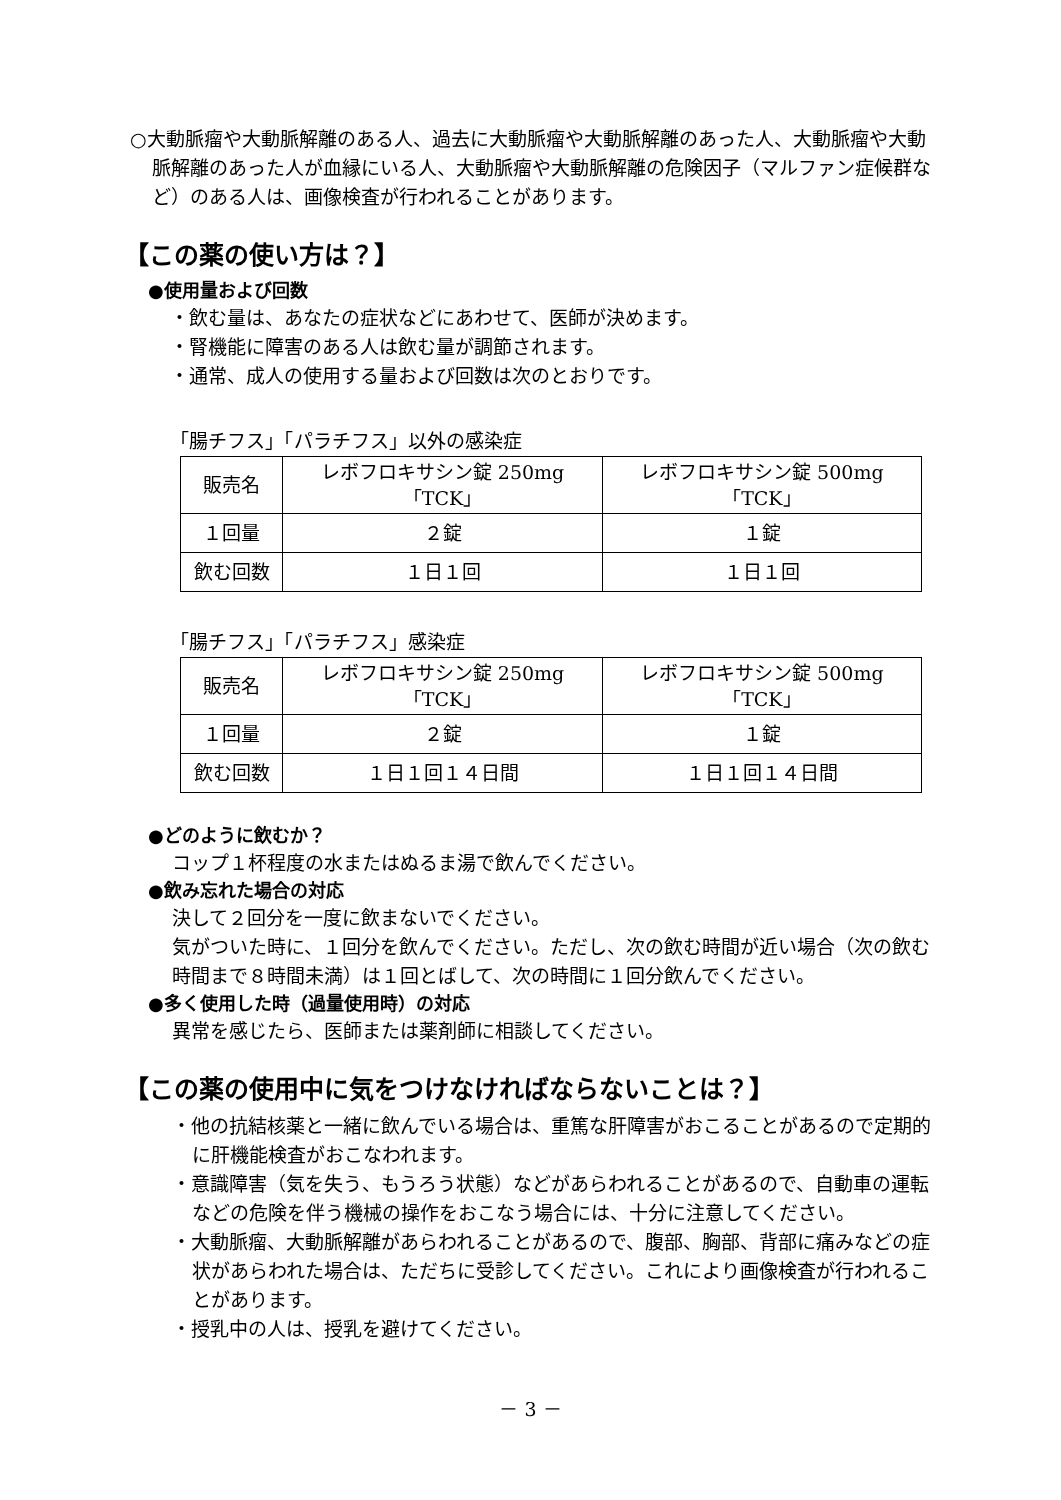○大動脈瘤や大動脈解離のある人、過去に大動脈瘤や大動脈解離のあった人、大動脈瘤や大動脈解離のあった人が血縁にいる人、大動脈瘤や大動脈解離の危険因子（マルファン症候群など）のある人は、画像検査が行われることがあります。
【この薬の使い方は？】
●使用量および回数
・飲む量は、あなたの症状などにあわせて、医師が決めます。
・腎機能に障害のある人は飲む量が調節されます。
・通常、成人の使用する量および回数は次のとおりです。
「腸チフス」「パラチフス」以外の感染症
| 販売名 | レボフロキサシン錠 250mg 「TCK」 | レボフロキサシン錠 500mg 「TCK」 |
| １回量 | ２錠 | １錠 |
| 飲む回数 | １日１回 | １日１回 |
「腸チフス」「パラチフス」感染症
| 販売名 | レボフロキサシン錠 250mg 「TCK」 | レボフロキサシン錠 500mg 「TCK」 |
| １回量 | ２錠 | １錠 |
| 飲む回数 | １日１回１４日間 | １日１回１４日間 |
●どのように飲むか？
コップ１杯程度の水またはぬるま湯で飲んでください。
●飲み忘れた場合の対応
決して２回分を一度に飲まないでください。
気がついた時に、１回分を飲んでください。ただし、次の飲む時間が近い場合（次の飲む時間まで８時間未満）は１回とばして、次の時間に１回分飲んでください。
●多く使用した時（過量使用時）の対応
異常を感じたら、医師または薬剤師に相談してください。
【この薬の使用中に気をつけなければならないことは？】
・他の抗結核薬と一緒に飲んでいる場合は、重篤な肝障害がおこることがあるので定期的に肝機能検査がおこなわれます。
・意識障害（気を失う、もうろう状態）などがあらわれることがあるので、自動車の運転などの危険を伴う機械の操作をおこなう場合には、十分に注意してください。
・大動脈瘤、大動脈解離があらわれることがあるので、腹部、胸部、背部に痛みなどの症状があらわれた場合は、ただちに受診してください。これにより画像検査が行われることがあります。
・授乳中の人は、授乳を避けてください。
－ 3 －